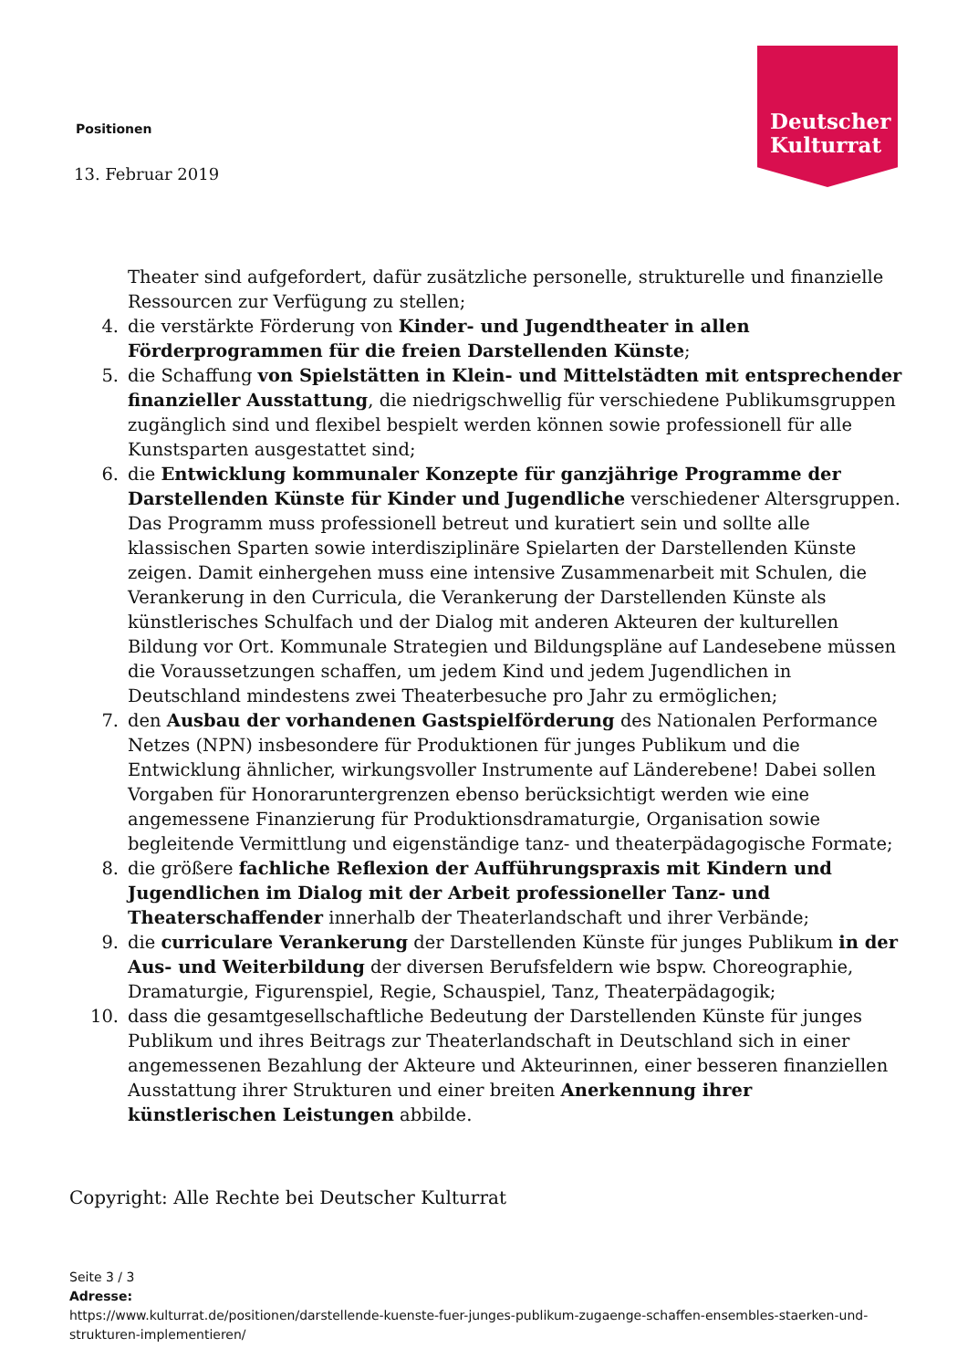Positionen
Deutscher
Kulturrat
13. Februar 2019
Theater sind aufgefordert, dafür zusätzliche personelle, strukturelle und finanzielle Ressourcen zur Verfügung zu stellen;
4. die verstärkte Förderung von Kinder- und Jugendtheater in allen Förderprogrammen für die freien Darstellenden Künste;
5. die Schaffung von Spielstätten in Klein- und Mittelstädten mit entsprechender finanzieller Ausstattung, die niedrigschwellig für verschiedene Publikumsgruppen zugänglich sind und flexibel bespielt werden können sowie professionell für alle Kunstsparten ausgestattet sind;
6. die Entwicklung kommunaler Konzepte für ganzjährige Programme der Darstellenden Künste für Kinder und Jugendliche verschiedener Altersgruppen. Das Programm muss professionell betreut und kuratiert sein und sollte alle klassischen Sparten sowie interdisziplinäre Spielarten der Darstellenden Künste zeigen. Damit einhergehen muss eine intensive Zusammenarbeit mit Schulen, die Verankerung in den Curricula, die Verankerung der Darstellenden Künste als künstlerisches Schulfach und der Dialog mit anderen Akteuren der kulturellen Bildung vor Ort. Kommunale Strategien und Bildungspläne auf Landesebene müssen die Voraussetzungen schaffen, um jedem Kind und jedem Jugendlichen in Deutschland mindestens zwei Theaterbesuche pro Jahr zu ermöglichen;
7. den Ausbau der vorhandenen Gastspielförderung des Nationalen Performance Netzes (NPN) insbesondere für Produktionen für junges Publikum und die Entwicklung ähnlicher, wirkungsvoller Instrumente auf Länderebene! Dabei sollen Vorgaben für Honoraruntergrenzen ebenso berücksichtigt werden wie eine angemessene Finanzierung für Produktionsdramaturgie, Organisation sowie begleitende Vermittlung und eigenständige tanz- und theaterpädagogische Formate;
8. die größere fachliche Reflexion der Aufführungspraxis mit Kindern und Jugendlichen im Dialog mit der Arbeit professioneller Tanz- und Theaterschaffender innerhalb der Theaterlandschaft und ihrer Verbände;
9. die curricularе Verankerung der Darstellenden Künste für junges Publikum in der Aus- und Weiterbildung der diversen Berufsfeldern wie bspw. Choreographie, Dramaturgie, Figurenspiel, Regie, Schauspiel, Tanz, Theaterpädagogik;
10. dass die gesamtgesellschaftliche Bedeutung der Darstellenden Künste für junges Publikum und ihres Beitrags zur Theaterlandschaft in Deutschland sich in einer angemessenen Bezahlung der Akteure und Akteurinnen, einer besseren finanziellen Ausstattung ihrer Strukturen und einer breiten Anerkennung ihrer künstlerischen Leistungen abbilde.
Copyright: Alle Rechte bei Deutscher Kulturrat
Seite 3 / 3
Adresse:
https://www.kulturrat.de/positionen/darstellende-kuenste-fuer-junges-publikum-zugaenge-schaffen-ensembles-staerken-und-strukturen-implementieren/